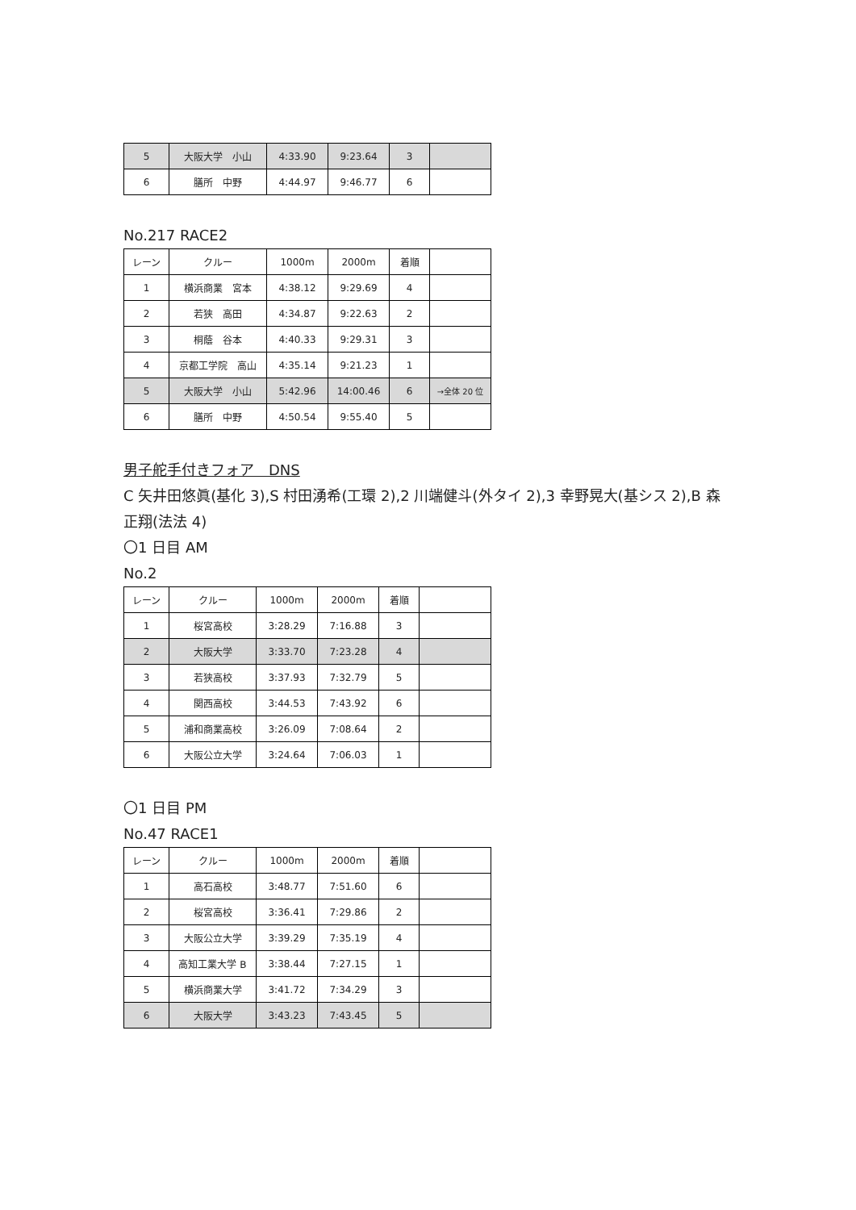| 5 | 大阪大学 小山 | 4:33.90 | 9:23.64 | 3 | |
| 6 | 膳所 中野 | 4:44.97 | 9:46.77 | 6 | |
No.217 RACE2
| レーン | クルー | 1000m | 2000m | 着順 | |
| 1 | 横浜商業 宮本 | 4:38.12 | 9:29.69 | 4 | |
| 2 | 若狭 高田 | 4:34.87 | 9:22.63 | 2 | |
| 3 | 桐蔭 谷本 | 4:40.33 | 9:29.31 | 3 | |
| 4 | 京都工学院 高山 | 4:35.14 | 9:21.23 | 1 | |
| 5 | 大阪大学 小山 | 5:42.96 | 14:00.46 | 6 | →全体 20 位 |
| 6 | 膳所 中野 | 4:50.54 | 9:55.40 | 5 | |
男子舵手付きフォア　DNS
C 矢井田悠眞(基化 3),S 村田湧希(工環 2),2 川端健斗(外タイ 2),3 幸野晃大(基シス 2),B 森
正翔(法法 4)
〇1 日目 AM
No.2
| レーン | クルー | 1000m | 2000m | 着順 | |
| 1 | 桜宮高校 | 3:28.29 | 7:16.88 | 3 | |
| 2 | 大阪大学 | 3:33.70 | 7:23.28 | 4 | |
| 3 | 若狭高校 | 3:37.93 | 7:32.79 | 5 | |
| 4 | 関西高校 | 3:44.53 | 7:43.92 | 6 | |
| 5 | 浦和商業高校 | 3:26.09 | 7:08.64 | 2 | |
| 6 | 大阪公立大学 | 3:24.64 | 7:06.03 | 1 | |
〇1 日目 PM
No.47 RACE1
| レーン | クルー | 1000m | 2000m | 着順 | |
| 1 | 高石高校 | 3:48.77 | 7:51.60 | 6 | |
| 2 | 桜宮高校 | 3:36.41 | 7:29.86 | 2 | |
| 3 | 大阪公立大学 | 3:39.29 | 7:35.19 | 4 | |
| 4 | 高知工業大学 B | 3:38.44 | 7:27.15 | 1 | |
| 5 | 横浜商業大学 | 3:41.72 | 7:34.29 | 3 | |
| 6 | 大阪大学 | 3:43.23 | 7:43.45 | 5 | |